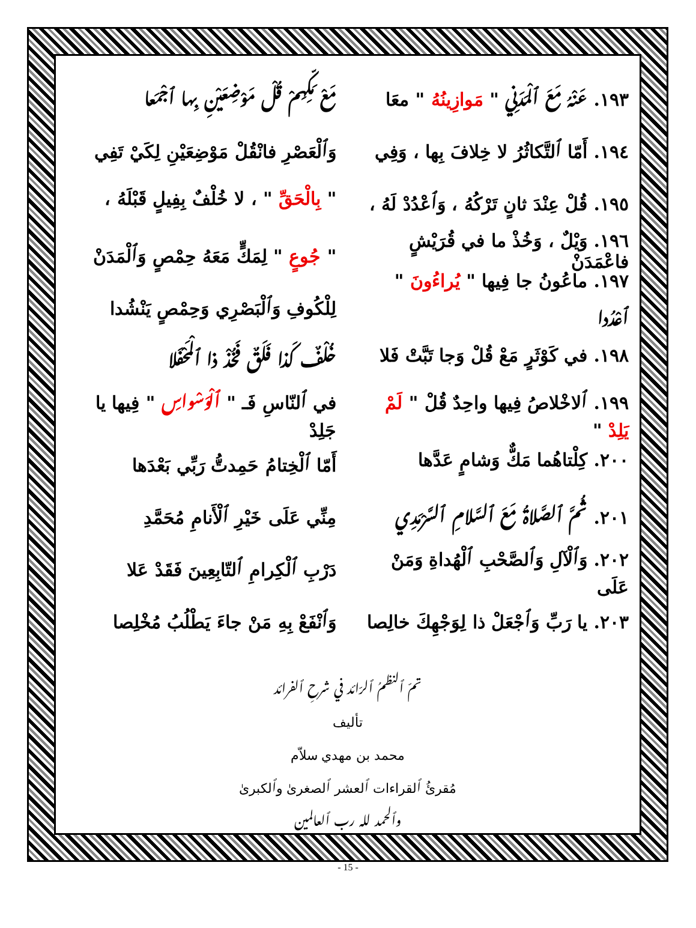١٩٣. عَنْهُ مَعَ ٱلْمَدَنِي " مَوازِينُهُ " معَا مَعْ مَكِّهِمْ قُلْ مَوْضِعَيْنِ بِها ٱجْمَعا
١٩٤. أَمّا ٱلتَّكاثُرُ لا خِلافَ بِها ، وَفِي وَٱلْعَصْرِ فانْقُلْ مَوْضِعَيْنِ لِكَيْ تَفِي
١٩٥. قُلْ عِنْدَ ثانٍ تَرْكُهُ ، وَٱعْدُدْ لَهُ ، " بِالْحَقِّ " ، لا خُلْفٌ بِفِيلٍ قَبْلَهُ ،
١٩٦. وَيْلٌ ، وَخُذْ ما في قُرَيْشٍ فاعْمَدَنْ " جُوعٍ " لِمَكٍّ مَعَهُ حِمْصٍ وَٱلْمَدَنْ
١٩٧. ماعُونُ جا فِيها " يُراءُونَ " ٱعْدُدا لِلْكُوفِ وَٱلْبَصْرِي وَحِمْصٍ يَنْشُدا
١٩٨. في كَوْثَرٍ مَعْ قُلْ وَجا تَبَّتْ فَلا خُلْفٌ كَذا فَلَقٌ فَخُذْ ذا ٱلْمَحْفَلا
١٩٩. ٱلاخْلاصُ فِيها واحِدٌ قُلْ " لَمْ يَلِدْ " في ٱلنّاسِ فَـ " ٱلْوَسْواسِ " فِيها يا جَلِدْ
٢٠٠. كِلْتاهُما مَكٌّ وَشامٍ عَدَّها أَمّا ٱلْخِتامُ حَمِدتُّ رَبِّي بَعْدَها
٢٠١. ثُمَّ ٱلصَّلاةُ مَعَ ٱلسَّلامِ ٱلسَّرْمَدِي مِنِّي عَلَى خَيْرِ ٱلْأَنامِ مُحَمَّدِ
٢٠٢. وَٱلْآلِ وَٱلصَّحْبِ ٱلْهُداةِ وَمَنْ عَلَى دَرْبِ ٱلْكِرامِ ٱلتّابِعِينَ فَقَدْ عَلا
٢٠٣. يا رَبِّ وَٱجْعَلْ ذا لِوَجْهِكَ خالِصا وَٱنْفَعْ بِهِ مَنْ جاءَ يَطْلُبُ مُخْلِصا
تمّ ٱلنظمُ ٱلرّائد في شرحِ ٱلفرائد
تأليف
محمد بن مهدي سلاّم
مُقرئُ ٱلقراءات ٱلعشر ٱلصغرىٰ وٱلكبرىٰ
وٱلحمد لله رب ٱلعالمين
- 15 -